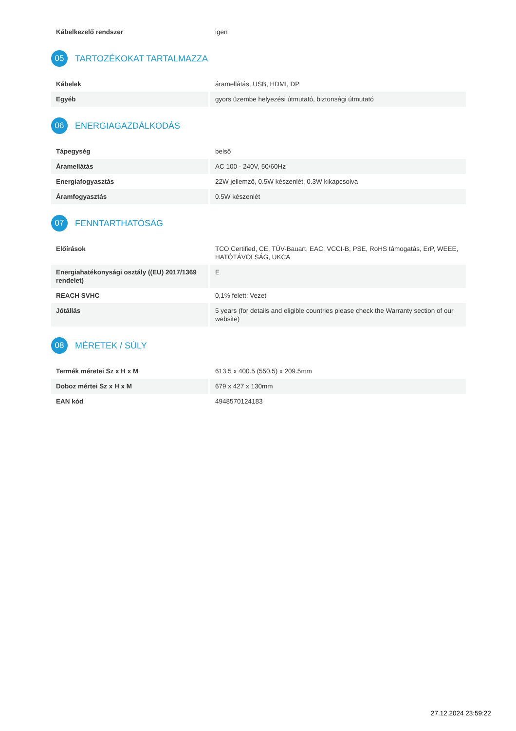| Kábelkezelő rendszer | igen |
05 TARTOZÉKOKAT TARTALMAZZA
| Kábelek | áramellátás, USB, HDMI, DP |
| Egyéb | gyors üzembe helyezési útmutató, biztonsági útmutató |
06 ENERGIAGAZDÁLKODÁS
| Tápegység | belső |
| Áramellátás | AC 100 - 240V, 50/60Hz |
| Energiafogyasztás | 22W jellemző, 0.5W készenlét, 0.3W kikapcsolva |
| Áramfogyasztás | 0.5W készenlét |
07 FENNTARTHATÓSÁG
| Előírások | TCO Certified, CE, TÜV-Bauart, EAC, VCCI-B, PSE, RoHS támogatás, ErP, WEEE, HATÓTÁVOLSÁG, UKCA |
| Energiahatékonysági osztály ((EU) 2017/1369 rendelet) | E |
| REACH SVHC | 0,1% felett: Vezet |
| Jótállás | 5 years (for details and eligible countries please check the Warranty section of our website) |
08 MÉRETEK / SÚLY
| Termék méretei Sz x H x M | 613.5 x 400.5 (550.5) x 209.5mm |
| Doboz mértei Sz x H x M | 679 x 427 x 130mm |
| EAN kód | 4948570124183 |
27.12.2024 23:59:22